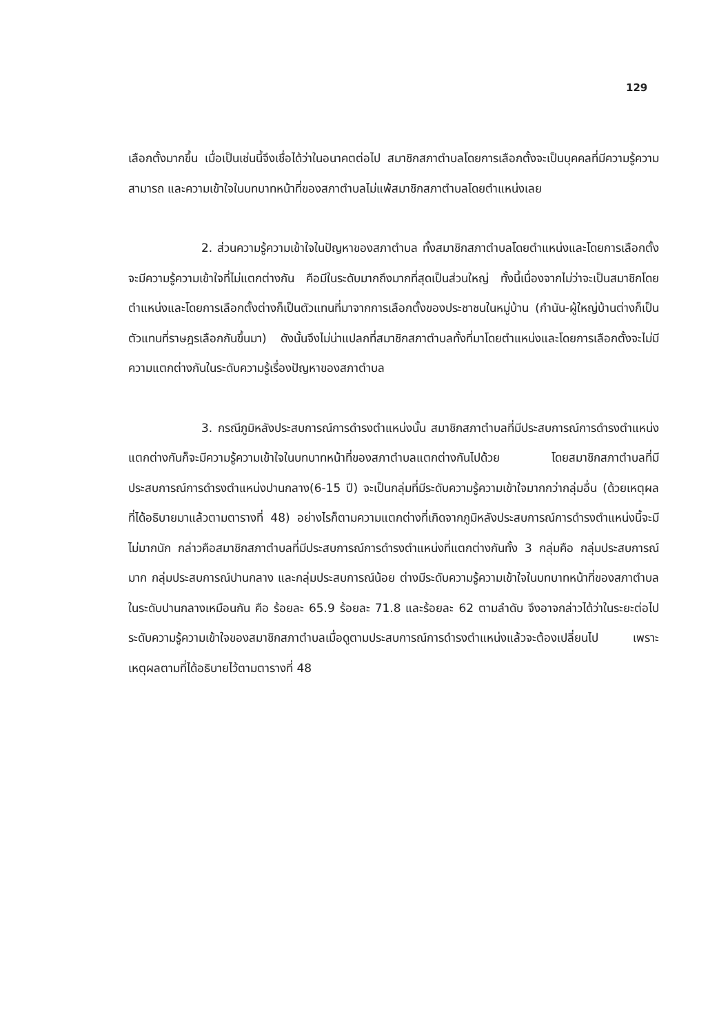129
เลือกตั้งมากขึ้น เมื่อเป็นเช่นนี้จึงเชื่อได้ว่าในอนาคตต่อไป สมาชิกสภาตำบลโดยการเลือกตั้งจะเป็นบุคคลที่มีความรู้ความสามารถ และความเข้าใจในบทบาทหน้าที่ของสภาตำบลไม่แพ้สมาชิกสภาตำบลโดยตำแหน่งเลย
2. ส่วนความรู้ความเข้าใจในปัญหาของสภาตำบล ทั้งสมาชิกสภาตำบลโดยตำแหน่งและโดยการเลือกตั้ง จะมีความรู้ความเข้าใจที่ไม่แตกต่างกัน คือมีในระดับมากถึงมากที่สุดเป็นส่วนใหญ่ ทั้งนี้เนื่องจากไม่ว่าจะเป็นสมาชิกโดยตำแหน่งและโดยการเลือกตั้งต่างก็เป็นตัวแทนที่มาจากการเลือกตั้งของประชาชนในหมู่บ้าน (กำนัน-ผู้ใหญ่บ้านต่างก็เป็นตัวแทนที่ราษฎรเลือกกันขึ้นมา) ดังนั้นจึงไม่น่าแปลกที่สมาชิกสภาตำบลทั้งที่มาโดยตำแหน่งและโดยการเลือกตั้งจะไม่มีความแตกต่างกันในระดับความรู้เรื่องปัญหาของสภาตำบล
3. กรณีภูมิหลังประสบการณ์การดำรงตำแหน่งนั้น สมาชิกสภาตำบลที่มีประสบการณ์การดำรงตำแหน่งแตกต่างกันก็จะมีความรู้ความเข้าใจในบทบาทหน้าที่ของสภาตำบลแตกต่างกันไปด้วย โดยสมาชิกสภาตำบลที่มีประสบการณ์การดำรงตำแหน่งปานกลาง(6-15 ปี) จะเป็นกลุ่มที่มีระดับความรู้ความเข้าใจมากกว่ากลุ่มอื่น (ด้วยเหตุผลที่ได้อธิบายมาแล้วตามตารางที่ 48) อย่างไรก็ตามความแตกต่างที่เกิดจากภูมิหลังประสบการณ์การดำรงตำแหน่งนี้จะมีไม่มากนัก กล่าวคือสมาชิกสภาตำบลที่มีประสบการณ์การดำรงตำแหน่งที่แตกต่างกันทั้ง 3 กลุ่มคือ กลุ่มประสบการณ์มาก กลุ่มประสบการณ์ปานกลาง และกลุ่มประสบการณ์น้อย ต่างมีระดับความรู้ความเข้าใจในบทบาทหน้าที่ของสภาตำบลในระดับปานกลางเหมือนกัน คือ ร้อยละ 65.9 ร้อยละ 71.8 และร้อยละ 62 ตามลำดับ จึงอาจกล่าวได้ว่าในระยะต่อไประดับความรู้ความเข้าใจของสมาชิกสภาตำบลเมื่อดูตามประสบการณ์การดำรงตำแหน่งแล้วจะต้องเปลี่ยนไป เพราะเหตุผลตามที่ได้อธิบายไว้ตามตารางที่ 48